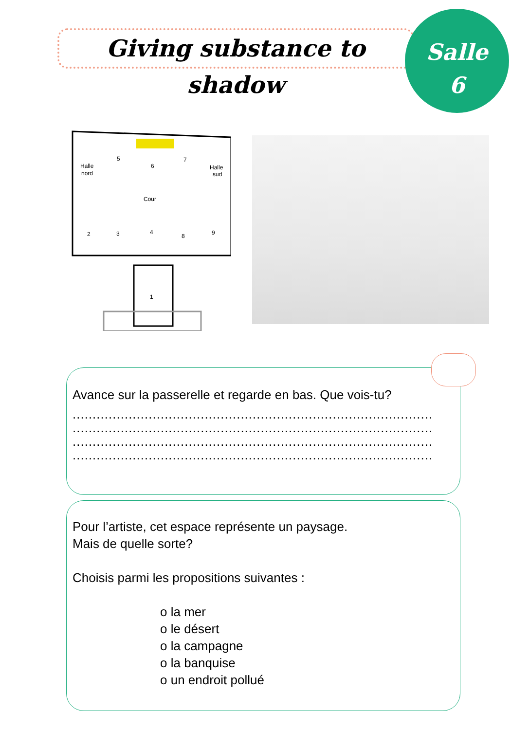Giving substance to shadow
Salle
6
Halle
nord
5
6
7
Halle
sud
Cour
2
3
4
8
9
1
Avance sur la passerelle et regarde en bas. Que vois-tu?
..........................................................................................
..........................................................................................
..........................................................................................
..........................................................................................
Pour l’artiste, cet espace représente un paysage.
Mais de quelle sorte?
Choisis parmi les propositions suivantes :
o la mer
o le désert
o la campagne
o la banquise
o un endroit pollué